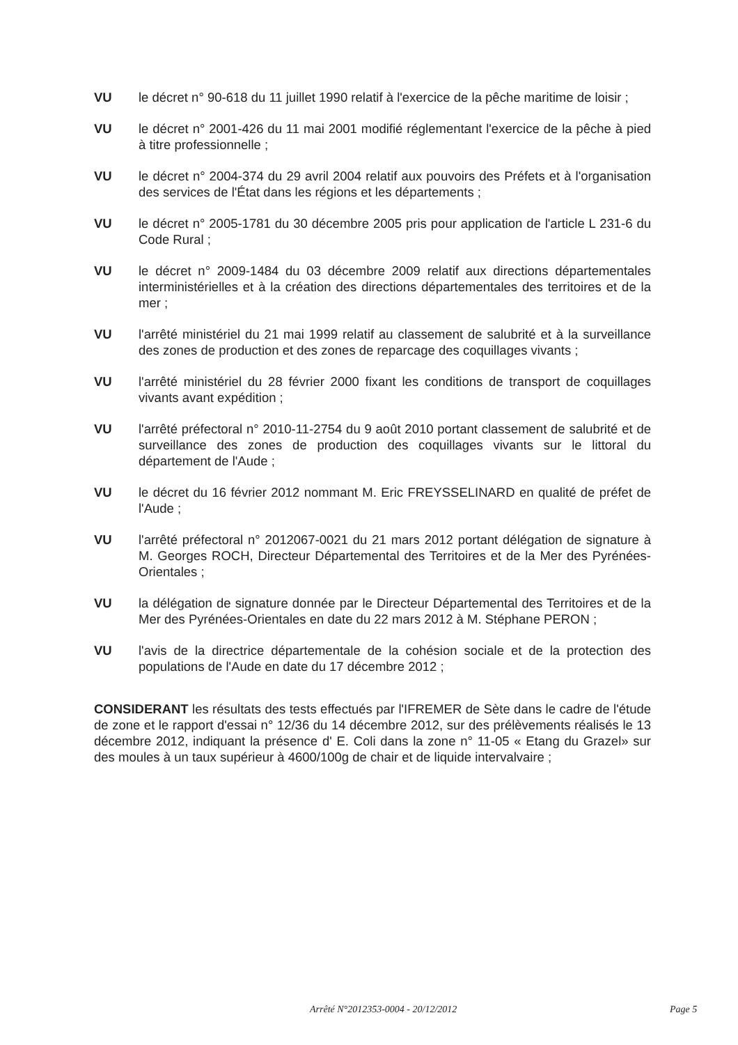VU le décret n° 90-618 du 11 juillet 1990 relatif à l'exercice de la pêche maritime de loisir ;
VU le décret n° 2001-426 du 11 mai 2001 modifié réglementant l'exercice de la pêche à pied à titre professionnelle ;
VU le décret n° 2004-374 du 29 avril 2004 relatif aux pouvoirs des Préfets et à l'organisation des services de l'État dans les régions et les départements ;
VU le décret n° 2005-1781 du 30 décembre 2005 pris pour application de l'article L 231-6 du Code Rural ;
VU le décret n° 2009-1484 du 03 décembre 2009 relatif aux directions départementales interministérielles et à la création des directions départementales des territoires et de la mer ;
VU l'arrêté ministériel du 21 mai 1999 relatif au classement de salubrité et à la surveillance des zones de production et des zones de reparcage des coquillages vivants ;
VU l'arrêté ministériel du 28 février 2000 fixant les conditions de transport de coquillages vivants avant expédition ;
VU l'arrêté préfectoral n° 2010-11-2754 du 9 août 2010 portant classement de salubrité et de surveillance des zones de production des coquillages vivants sur le littoral du département de l'Aude ;
VU le décret du 16 février 2012 nommant M. Eric FREYSSELINARD en qualité de préfet de l'Aude ;
VU l'arrêté préfectoral n° 2012067-0021 du 21 mars 2012 portant délégation de signature à M. Georges ROCH, Directeur Départemental des Territoires et de la Mer des Pyrénées-Orientales ;
VU la délégation de signature donnée par le Directeur Départemental des Territoires et de la Mer des Pyrénées-Orientales en date du 22 mars 2012 à M. Stéphane PERON ;
VU l'avis de la directrice départementale de la cohésion sociale et de la protection des populations de l'Aude en date du 17 décembre 2012 ;
CONSIDERANT les résultats des tests effectués par l'IFREMER de Sète dans le cadre de l'étude de zone et le rapport d'essai n° 12/36 du 14 décembre 2012, sur des prélèvements réalisés le 13 décembre 2012, indiquant la présence d' E. Coli dans la zone n° 11-05 « Etang du Grazel» sur des moules à un taux supérieur à 4600/100g de chair et de liquide intervalvaire ;
Arrêté N°2012353-0004 - 20/12/2012 Page 5